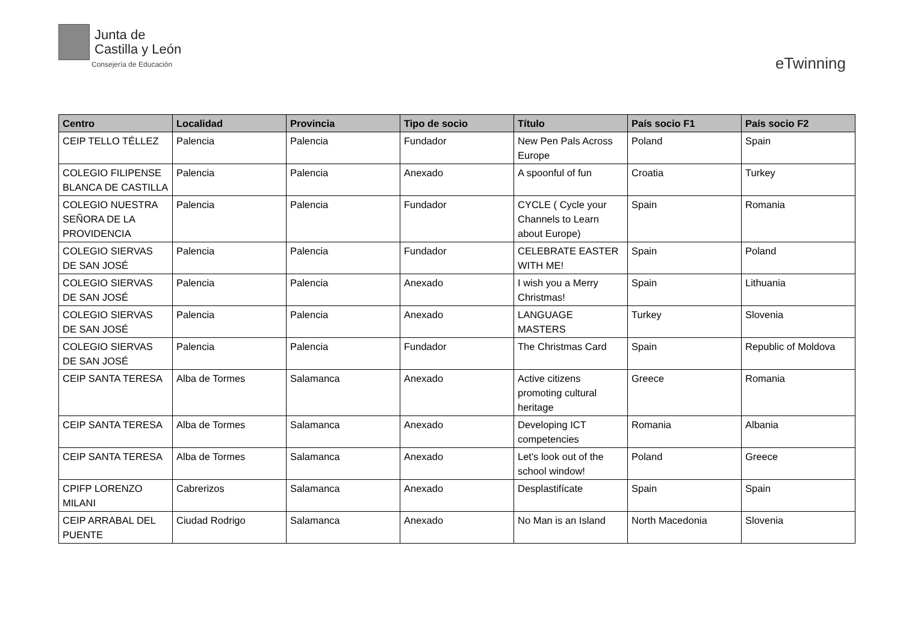Junta de
Castilla y León
Consejería de Educación
eTwinning
| Centro | Localidad | Provincia | Tipo de socio | Título | País socio F1 | País socio F2 |
| --- | --- | --- | --- | --- | --- | --- |
| CEIP TELLO TÉLLEZ | Palencia | Palencia | Fundador | New Pen Pals Across Europe | Poland | Spain |
| COLEGIO FILIPENSE BLANCA DE CASTILLA | Palencia | Palencia | Anexado | A spoonful of fun | Croatia | Turkey |
| COLEGIO NUESTRA SEÑORA DE LA PROVIDENCIA | Palencia | Palencia | Fundador | CYCLE ( Cycle your Channels to Learn about Europe) | Spain | Romania |
| COLEGIO SIERVAS DE SAN JOSÉ | Palencia | Palencia | Fundador | CELEBRATE EASTER WITH ME! | Spain | Poland |
| COLEGIO SIERVAS DE SAN JOSÉ | Palencia | Palencia | Anexado | I wish you a Merry Christmas! | Spain | Lithuania |
| COLEGIO SIERVAS DE SAN JOSÉ | Palencia | Palencia | Anexado | LANGUAGE MASTERS | Turkey | Slovenia |
| COLEGIO SIERVAS DE SAN JOSÉ | Palencia | Palencia | Fundador | The Christmas Card | Spain | Republic of Moldova |
| CEIP SANTA TERESA | Alba de Tormes | Salamanca | Anexado | Active citizens promoting cultural heritage | Greece | Romania |
| CEIP SANTA TERESA | Alba de Tormes | Salamanca | Anexado | Developing ICT competencies | Romania | Albania |
| CEIP SANTA TERESA | Alba de Tormes | Salamanca | Anexado | Let's look out of the school window! | Poland | Greece |
| CPIFP LORENZO MILANI | Cabrerizos | Salamanca | Anexado | Desplastifícate | Spain | Spain |
| CEIP ARRABAL DEL PUENTE | Ciudad Rodrigo | Salamanca | Anexado | No Man is an Island | North Macedonia | Slovenia |